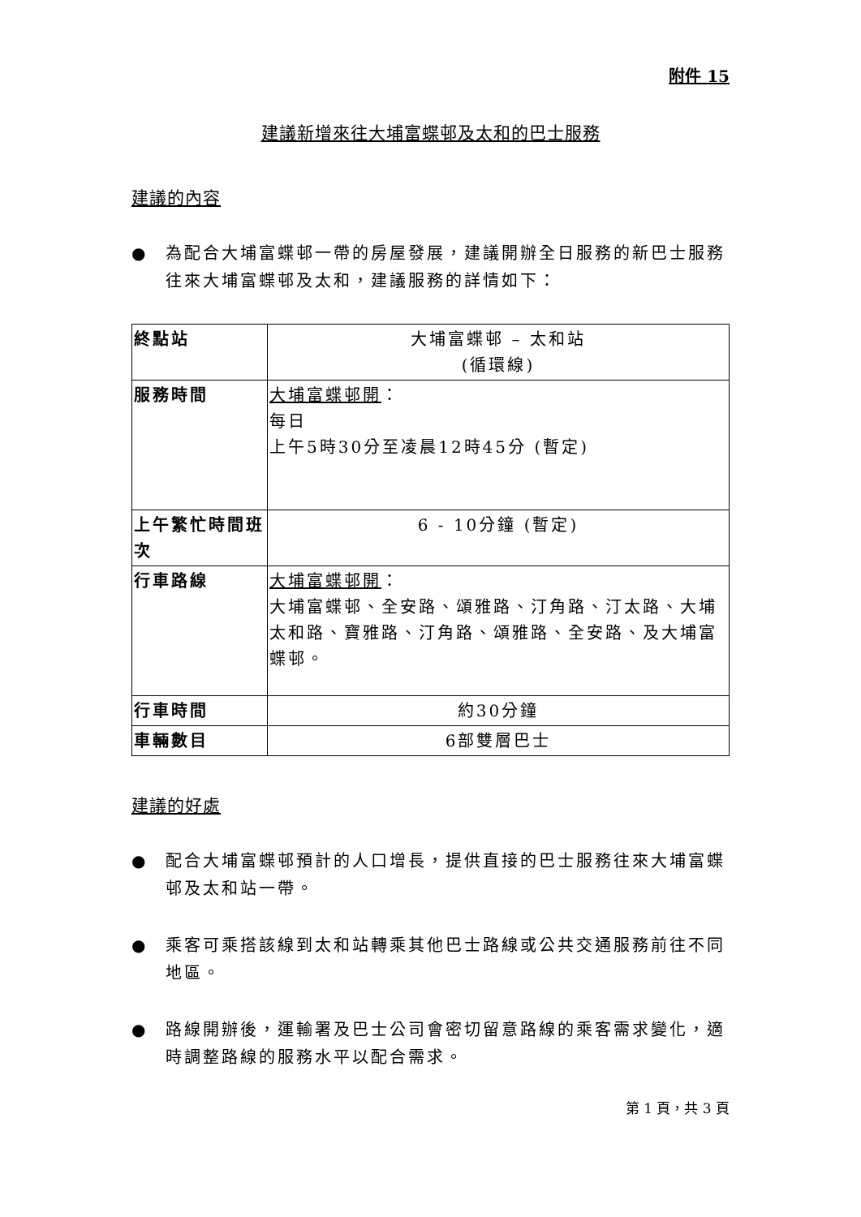附件 15
建議新增來往大埔富蝶邨及太和的巴士服務
建議的內容
● 為配合大埔富蝶邨一帶的房屋發展，建議開辦全日服務的新巴士服務往來大埔富蝶邨及太和，建議服務的詳情如下：
| 終點站 | 大埔富蝶邨 – 太和站 (循環線) |
| 服務時間 | 大埔富蝶邨開 ： 每日 上午5時30分至凌晨12時45分 (暫定) |
| 上午繁忙時間班次 | 6 - 10分鐘 (暫定) |
| 行車路線 | 大埔富蝶邨開 ： 大埔富蝶邨、全安路、頌雅路、汀角路、汀太路、大埔太和路、寶雅路、汀角路、頌雅路、全安路、及大埔富蝶邨。 |
| 行車時間 | 約30分鐘 |
| 車輛數目 | 6部雙層巴士 |
建議的好處
● 配合大埔富蝶邨預計的人口增長，提供直接的巴士服務往來大埔富蝶邨及太和站一帶。
● 乘客可乘搭該線到太和站轉乘其他巴士路線或公共交通服務前往不同地區。
● 路線開辦後，運輸署及巴士公司會密切留意路線的乘客需求變化，適時調整路線的服務水平以配合需求。
第 1 頁，共 3 頁